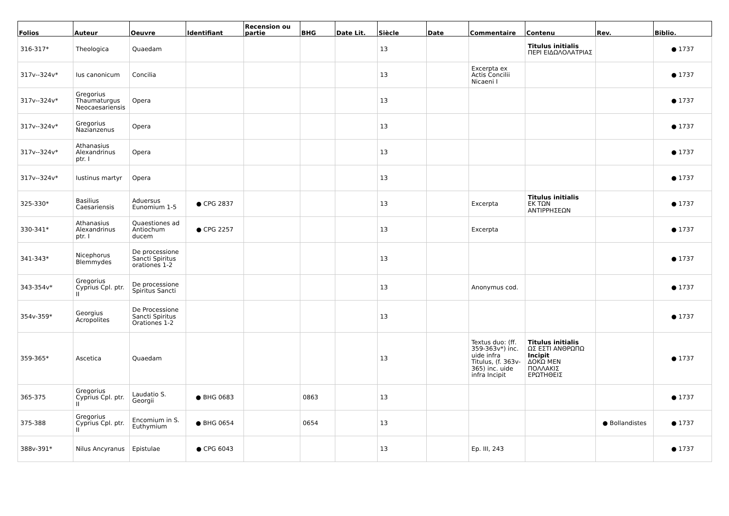| Folios | Auteur | Oeuvre | Identifiant | Recension ou partie | BHG | Date Lit. | Siècle | Date | Commentaire | Contenu | Rev. | Biblio. |
| --- | --- | --- | --- | --- | --- | --- | --- | --- | --- | --- | --- | --- |
| 316-317* | Theologica | Quaedam | | | | | 13 | | | Titulus initialis ΠΕΡΙ ΕΙΔΩΛΟΛΑΤΡΙΑΣ | | ● 1737 |
| 317v--324v* | Ius canonicum | Concilia | | | | | 13 | | Excerpta ex Actis Concilii Nicaeni I | | | ● 1737 |
| 317v--324v* | Gregorius Thaumaturgus Neocaesariensis | Opera | | | | | 13 | | | | | ● 1737 |
| 317v--324v* | Gregorius Nazianzenus | Opera | | | | | 13 | | | | | ● 1737 |
| 317v--324v* | Athanasius Alexandrinus ptr. I | Opera | | | | | 13 | | | | | ● 1737 |
| 317v--324v* | Iustinus martyr | Opera | | | | | 13 | | | | | ● 1737 |
| 325-330* | Basilius Caesariensis | Aduersus Eunomium 1-5 | ● CPG 2837 | | | | 13 | | Excerpta | Titulus initialis ΕΚ ΤΩΝ ΑΝΤΙΡΡΗΣΕΩΝ | | ● 1737 |
| 330-341* | Athanasius Alexandrinus ptr. I | Quaestiones ad Antiochum ducem | ● CPG 2257 | | | | 13 | | Excerpta | | | ● 1737 |
| 341-343* | Nicephorus Blemmydes | De processione Sancti Spiritus orationes 1-2 | | | | | 13 | | | | | ● 1737 |
| 343-354v* | Gregorius Cyprius Cpl. ptr. II | De processione Spiritus Sancti | | | | | 13 | | Anonymus cod. | | | ● 1737 |
| 354v-359* | Georgius Acropolites | De Processione Sancti Spiritus Orationes 1-2 | | | | | 13 | | | | | ● 1737 |
| 359-365* | Ascetica | Quaedam | | | | | 13 | | Textus duo: (ff. 359-363v*) inc. uide infra Titulus, (f. 363v-365) inc. uide infra Incipit | Titulus initialis ΩΣ ΕΣΤΙ ΑΝΘΡΩΠΩ Incipit ΔΟΚΩ ΜΕΝ ΠΟΛΛΑΚΙΣ ΕΡΩΤΗΘΕΙΣ | | ● 1737 |
| 365-375 | Gregorius Cyprius Cpl. ptr. II | Laudatio S. Georgii | ● BHG 0683 | | 0863 | | 13 | | | | | ● 1737 |
| 375-388 | Gregorius Cyprius Cpl. ptr. II | Encomium in S. Euthymium | ● BHG 0654 | | 0654 | | 13 | | | | ● Bollandistes | ● 1737 |
| 388v-391* | Nilus Ancyranus | Epistulae | ● CPG 6043 | | | | 13 | | Ep. III, 243 | | | ● 1737 |